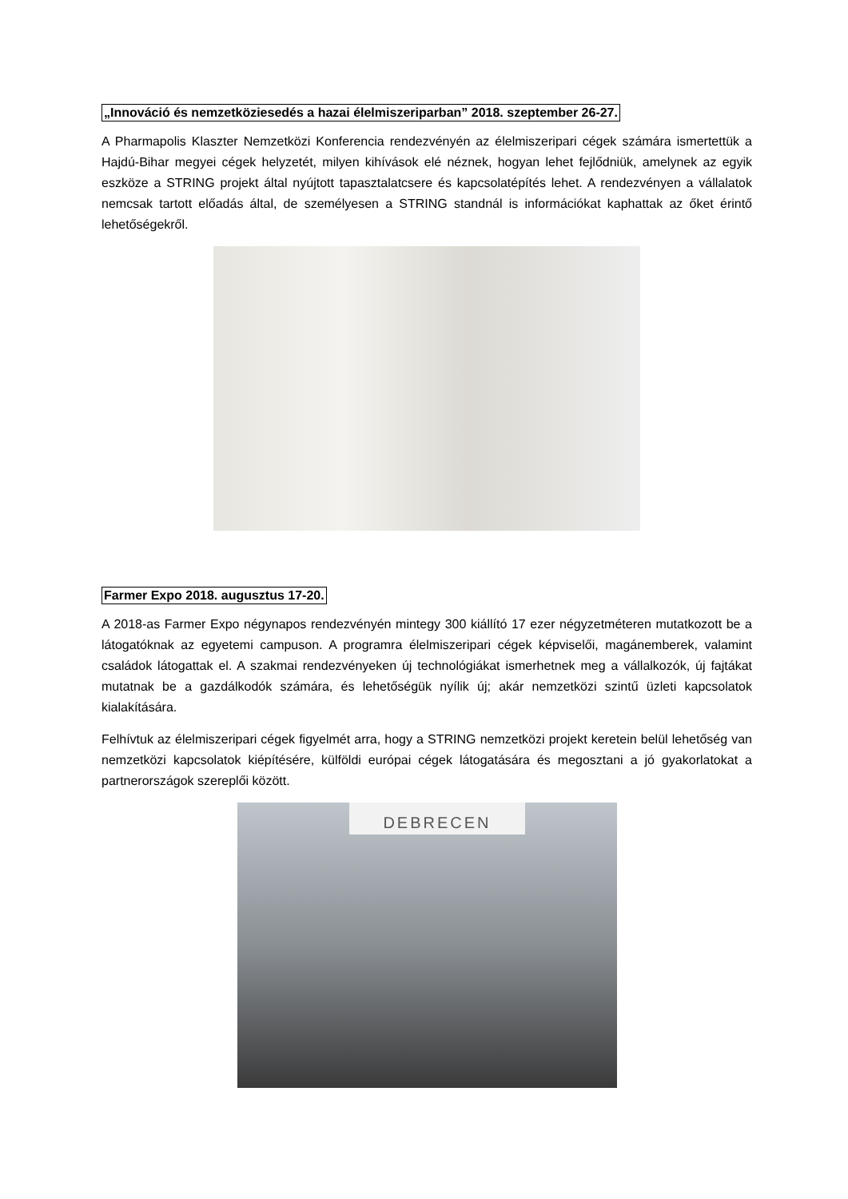„Innováció és nemzetköziesedés a hazai élelmiszeriparban” 2018. szeptember 26-27.
A Pharmapolis Klaszter Nemzetközi Konferencia rendezvényén az élelmiszeripari cégek számára ismertettük a Hajdú-Bihar megyei cégek helyzetét, milyen kihívások elé néznek, hogyan lehet fejlődniük, amelynek az egyik eszköze a STRING projekt által nyújtott tapasztalatcsere és kapcsolatépítés lehet. A rendezvényen a vállalatok nemcsak tartott előadás által, de személyesen a STRING standnál is információkat kaphattak az őket érintő lehetőségekről.
Farmer Expo 2018. augusztus 17-20.
A 2018-as Farmer Expo négynapos rendezvényén mintegy 300 kiállító 17 ezer négyzetméteren mutatkozott be a látogatóknak az egyetemi campuson. A programra élelmiszeripari cégek képviselői, magánemberek, valamint családok látogattak el. A szakmai rendezvényeken új technológiákat ismerhetnek meg a vállalkozók, új fajtákat mutatnak be a gazdálkodók számára, és lehetőségük nyílik új; akár nemzetközi szintű üzleti kapcsolatok kialakítására.
Felhívtuk az élelmiszeripari cégek figyelmét arra, hogy a STRING nemzetközi projekt keretein belül lehetőség van nemzetközi kapcsolatok kiépítésére, külföldi európai cégek látogatására és megosztani a jó gyakorlatokat a partnerországok szereplői között.
DEBRECEN